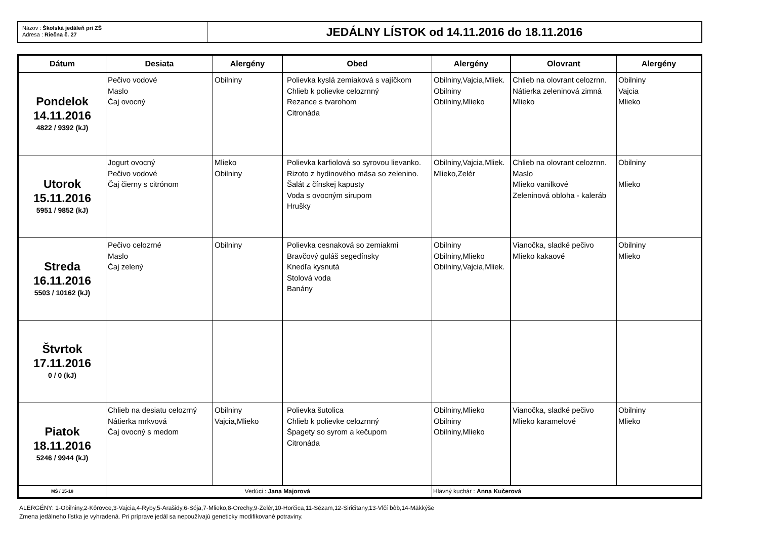Názov : Školská jedáleň pri ZŠ
Adresa : Riečna č. 27
JEDÁLNY LÍSTOK od 14.11.2016 do 18.11.2016
| Dátum | Desiata | Alergény | Obed | Alergény | Olovrant | Alergény |
| --- | --- | --- | --- | --- | --- | --- |
| Pondelok 14.11.2016 4822 / 9392 (kJ) | Pečivo vodové Maslo Čaj ovocný | Obilniny | Polievka kyslá zemiaková s vajíčkom Chlieb k polievke celozrnný Rezance s tvarohom Citronáda | Obilniny,Vajcia,Mliek. Obilniny Obilniny,Mlieko | Chlieb na olovrant celozrnn. Nátierka zeleninová zimná Mlieko | Obilniny Vajcia Mlieko |
| Utorok 15.11.2016 5951 / 9852 (kJ) | Jogurt ovocný Pečivo vodové Čaj čierny s citrónom | Mlieko Obilniny | Polievka karfiolová so syrovou lievanko. Rizoto z hydinového mäsa so zelenino. Šalát z čínskej kapusty Voda s ovocným sirupom Hrušky | Obilniny,Vajcia,Mliek. Mlieko,Zelér | Chlieb na olovrant celozrnn. Maslo Mlieko vanilkové Zeleninová obloha - kaleráb | Obilniny Mlieko |
| Streda 16.11.2016 5503 / 10162 (kJ) | Pečivo celozrné Maslo Čaj zelený | Obilniny | Polievka cesnaková so zemiakmi Bravčový guláš segedínsky Knedľa kysnutá Stolová voda Banány | Obilniny Obilniny,Mlieko Obilniny,Vajcia,Mliek. | Vianočka, sladké pečivo Mlieko kakaové | Obilniny Mlieko |
| Štvrtok 17.11.2016 0 / 0 (kJ) | | | | | | |
| Piatok 18.11.2016 5246 / 9944 (kJ) | Chlieb na desiatu celozrný Nátierka mrkvová Čaj ovocný s medom | Obilniny Vajcia,Mlieko | Polievka šutolica Chlieb k polievke celozrnný Špagety so syrom a kečupom Citronáda | Obilniny,Mlieko Obilniny Obilniny,Mlieko | Vianočka, sladké pečivo Mlieko karamelové | Obilniny Mlieko |
| MŠ / 15-18 | Vedúci : Jana Majorová | | | Hlavný kuchár : Anna Kučerová | | |
ALERGÉNY: 1-Obilniny,2-Kôrovce,3-Vajcia,4-Ryby,5-Arašidy,6-Sója,7-Mlieko,8-Orechy,9-Zelér,10-Horčica,11-Sézam,12-Siričitany,13-Vlčí bôb,14-Mäkkýše
Zmena jedálneho lístka je vyhradená. Pri príprave jedál sa nepoužívajú geneticky modifikované potraviny.